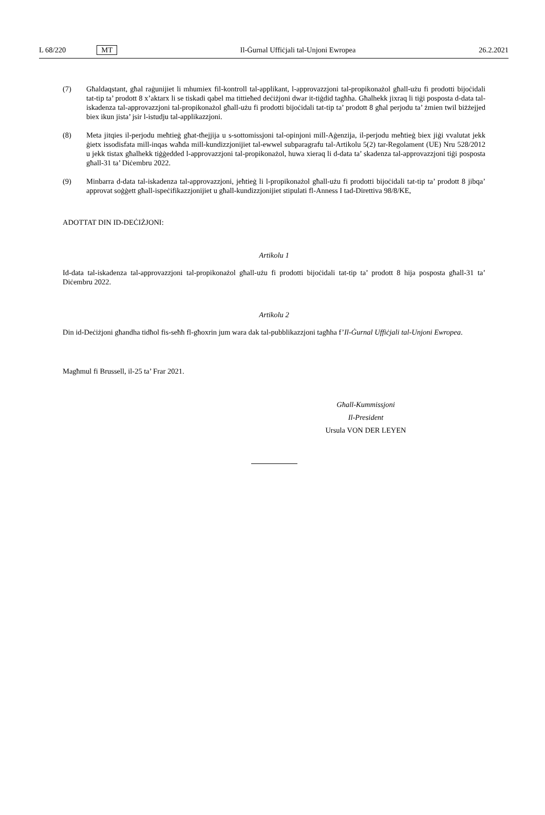L 68/220 MT Il-Ġurnal Uffiċjali tal-Unjoni Ewropea 26.2.2021
(7) Għaldaqstant, għal raġunijiet li mhumiex fil-kontroll tal-applikant, l-approvazzjoni tal-propikonażol għall-użu fi prodotti bijoċidali tat-tip ta’ prodott 8 x’aktarx li se tiskadi qabel ma tittieħed deċiżjoni dwar it-tiġdid tagħha. Għalhekk jixraq li tiġi posposta d-data tal-iskadenza tal-approvazzjoni tal-propikonażol għall-użu fi prodotti bijoċidali tat-tip ta’ prodott 8 għal perjodu ta’ żmien twil biżżejjed biex ikun jista’ jsir l-istudju tal-applikazzjoni.
(8) Meta jitqies il-perjodu meħtieġ għat-tħejjija u s-sottomissjoni tal-opinjoni mill-Aġenzija, il-perjodu meħtieġ biex jiġi vvalutat jekk ġietx issodisfata mill-inqas waħda mill-kundizzjonijiet tal-ewwel subparagrafu tal-Artikolu 5(2) tar-Regolament (UE) Nru 528/2012 u jekk tistax għalhekk tiġġedded l-approvazzjoni tal-propikonażol, huwa xieraq li d-data ta’ skadenza tal-approvazzjoni tiġi posposta għall-31 ta’ Diċembru 2022.
(9) Minbarra d-data tal-iskadenza tal-approvazzjoni, jeħtieġ li l-propikonażol għall-użu fi prodotti bijoċidali tat-tip ta’ prodott 8 jibqa’ approvat soġġett għall-ispeċifikazzjonijiet u għall-kundizzjonijiet stipulati fl-Anness I tad-Direttiva 98/8/KE,
ADOTTAT DIN ID-DEĊIŻJONI:
Artikolu 1
Id-data tal-iskadenza tal-approvazzjoni tal-propikonażol għall-użu fi prodotti bijoċidali tat-tip ta’ prodott 8 hija posposta għall-31 ta’ Diċembru 2022.
Artikolu 2
Din id-Deċiżjoni għandha tidħol fis-seħħ fl-għoxrin jum wara dak tal-pubblikazzjoni tagħha f’Il-Ġurnal Uffiċjali tal-Unjoni Ewropea.
Magħmul fi Brussell, il-25 ta’ Frar 2021.
Għall-Kummissjoni
Il-President
Ursula VON DER LEYEN